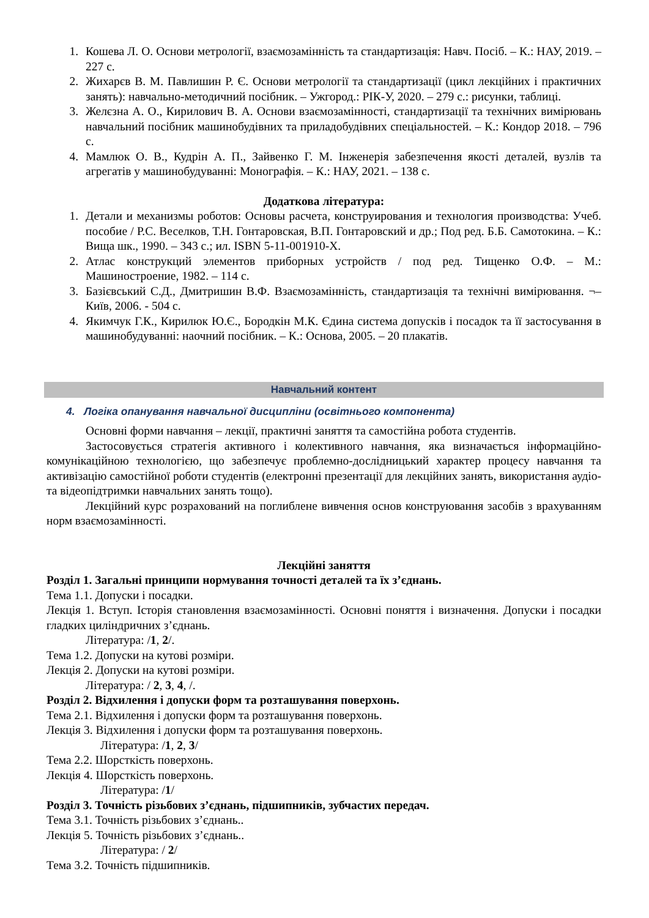1. Кошева Л. О. Основи метрології, взаємозамінність та стандартизація: Навч. Посіб. – К.: НАУ, 2019. – 227 с.
2. Жихарєв В. М. Павлишин Р. Є. Основи метрології та стандартизації (цикл лекційних і практичних занять): навчально-методичний посібник. – Ужгород.: РІК-У, 2020. – 279 с.: рисунки, таблиці.
3. Желєзна А. О., Кирилович В. А. Основи взаємозамінності, стандартизації та технічних вимірювань навчальний посібник машинобудівних та приладобудівних спеціальностей. – К.: Кондор 2018. – 796 с.
4. Мамлюк О. В., Кудрін А. П., Зайвенко Г. М. Інженерія забезпечення якості деталей, вузлів та агрегатів у машинобудуванні: Монографія. – К.: НАУ, 2021. – 138 с.
Додаткова література:
1. Детали и механизмы роботов: Основы расчета, конструирования и технология производства: Учеб. пособие / Р.С. Веселков, Т.Н. Гонтаровская, В.П. Гонтаровский и др.; Под ред. Б.Б. Самотокина. – К.: Вища шк., 1990. – 343 с.; ил. ISBN 5-11-001910-Х.
2. Атлас конструкций элементов приборных устройств / под ред. Тищенко О.Ф. – М.: Машиностроение, 1982. – 114 с.
3. Базієвський С.Д., Дмитришин В.Ф. Взаємозамінність, стандартизація та технічні вимірювання. ¬– Київ, 2006. - 504 с.
4. Якимчук Г.К., Кирилюк Ю.Є., Бородкін М.К. Єдина система допусків і посадок та її застосування в машинобудуванні: наочний посібник. – К.: Основа, 2005. – 20 плакатів.
Навчальний контент
4. Логіка опанування навчальної дисципліни (освітнього компонента)
Основні форми навчання – лекції, практичні заняття та самостійна робота студентів.
Застосовується стратегія активного і колективного навчання, яка визначається інформаційно-комунікаційною технологією, що забезпечує проблемно-дослідницький характер процесу навчання та активізацію самостійної роботи студентів (електронні презентації для лекційних занять, використання аудіо- та відеопідтримки навчальних занять тощо).
Лекційний курс розрахований на поглиблене вивчення основ конструювання засобів з врахуванням норм взаємозамінності.
Лекційні заняття
Розділ 1. Загальні принципи нормування точності деталей та їх з’єднань.
Тема 1.1. Допуски і посадки.
Лекція 1. Вступ. Історія становлення взаємозамінності. Основні поняття і визначення. Допуски і посадки гладких циліндричних з’єднань.
Література: /1, 2/.
Тема 1.2. Допуски на кутові розміри.
Лекція 2. Допуски на кутові розміри.
Література: / 2, 3, 4, /.
Розділ 2. Відхилення і допуски форм та розташування поверхонь.
Тема 2.1. Відхилення і допуски форм та розташування поверхонь.
Лекція 3. Відхилення і допуски форм та розташування поверхонь.
Література: /1, 2, 3/
Тема 2.2. Шорсткість поверхонь.
Лекція 4. Шорсткість поверхонь.
Література: /1/
Розділ 3. Точність різьбових з’єднань, підшипників, зубчастих передач.
Тема 3.1. Точність різьбових з’єднань..
Лекція 5. Точність різьбових з’єднань..
Література: / 2/
Тема 3.2. Точність підшипників.